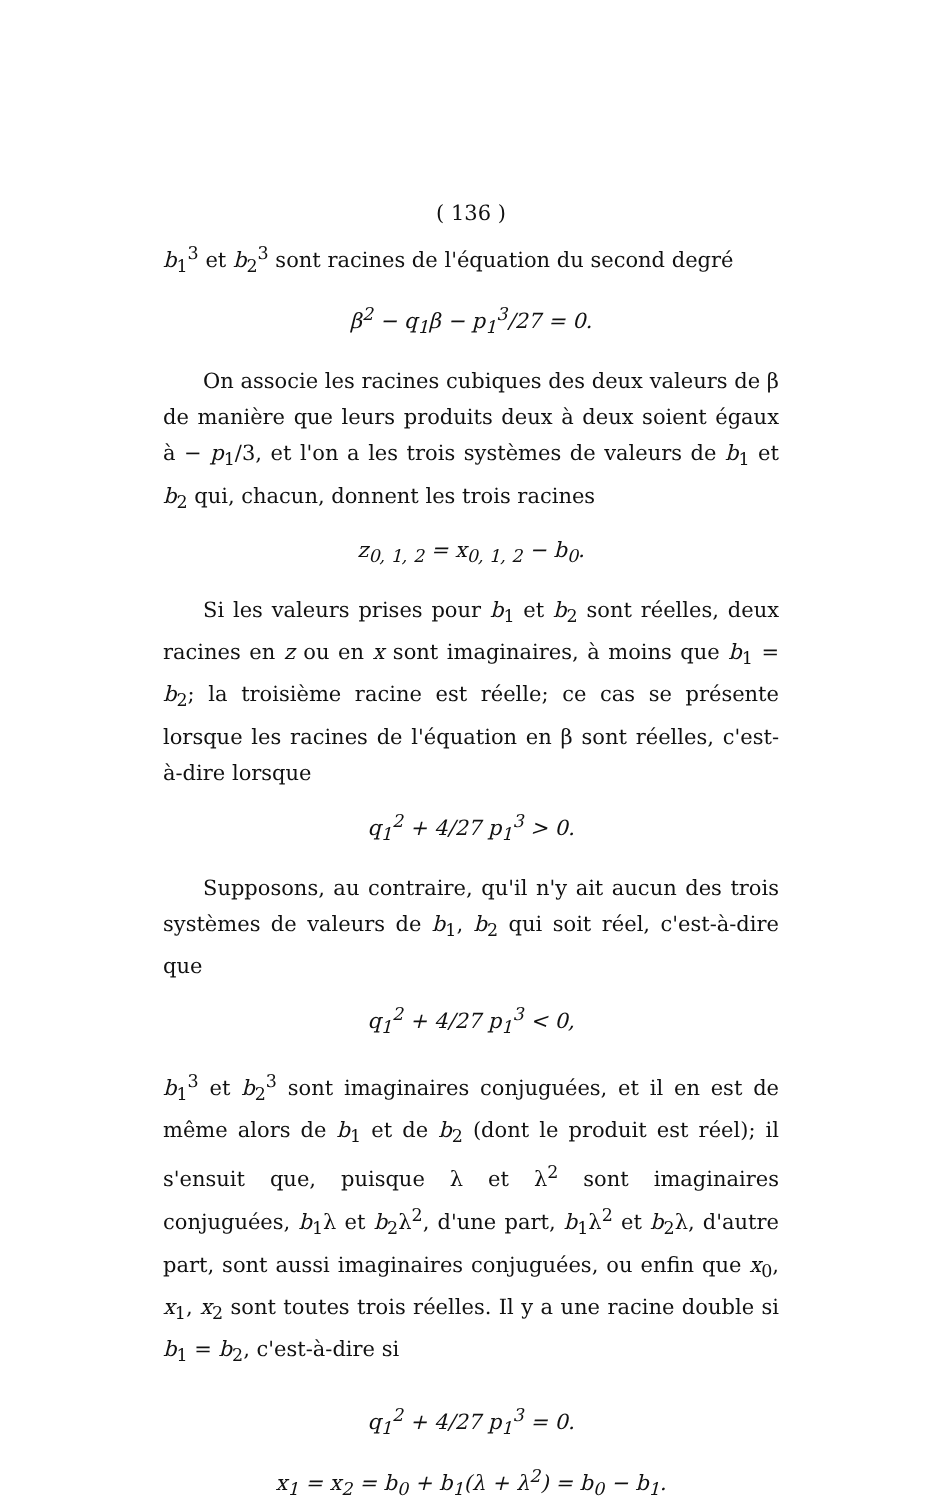( 136 )
b<sub>1</sub><sup>3</sup> et b<sub>2</sub><sup>3</sup> sont racines de l'équation du second degré
β<sup>2</sup> − q<sub>1</sub>β − p<sub>1</sub><sup>3</sup>/27 = 0.
On associe les racines cubiques des deux valeurs de β de manière que leurs produits deux à deux soient égaux à − p<sub>1</sub>/3, et l'on a les trois systèmes de valeurs de b<sub>1</sub> et b<sub>2</sub> qui, chacun, donnent les trois racines
z<sub>0, 1, 2</sub> = x<sub>0, 1, 2</sub> − b<sub>0</sub>.
Si les valeurs prises pour b<sub>1</sub> et b<sub>2</sub> sont réelles, deux racines en z ou en x sont imaginaires, à moins que b<sub>1</sub> = b<sub>2</sub>; la troisième racine est réelle; ce cas se présente lorsque les racines de l'équation en β sont réelles, c'est-à-dire lorsque
q<sub>1</sub><sup>2</sup> + 4/27 p<sub>1</sub><sup>3</sup> > 0.
Supposons, au contraire, qu'il n'y ait aucun des trois systèmes de valeurs de b<sub>1</sub>, b<sub>2</sub> qui soit réel, c'est-à-dire que
q<sub>1</sub><sup>2</sup> + 4/27 p<sub>1</sub><sup>3</sup> < 0,
b<sub>1</sub><sup>3</sup> et b<sub>2</sub><sup>3</sup> sont imaginaires conjuguées, et il en est de même alors de b<sub>1</sub> et de b<sub>2</sub> (dont le produit est réel); il s'ensuit que, puisque λ et λ<sup>2</sup> sont imaginaires conjuguées, b<sub>1</sub>λ et b<sub>2</sub>λ<sup>2</sup>, d'une part, b<sub>1</sub>λ<sup>2</sup> et b<sub>2</sub>λ, d'autre part, sont aussi imaginaires conjuguées, ou enfin que x<sub>0</sub>, x<sub>1</sub>, x<sub>2</sub> sont toutes trois réelles. Il y a une racine double si b<sub>1</sub> = b<sub>2</sub>, c'est-à-dire si
q<sub>1</sub><sup>2</sup> + 4/27 p<sub>1</sub><sup>3</sup> = 0.
x<sub>1</sub> = x<sub>2</sub> = b<sub>0</sub> + b<sub>1</sub>(λ + λ<sup>2</sup>) = b<sub>0</sub> − b<sub>1</sub>.